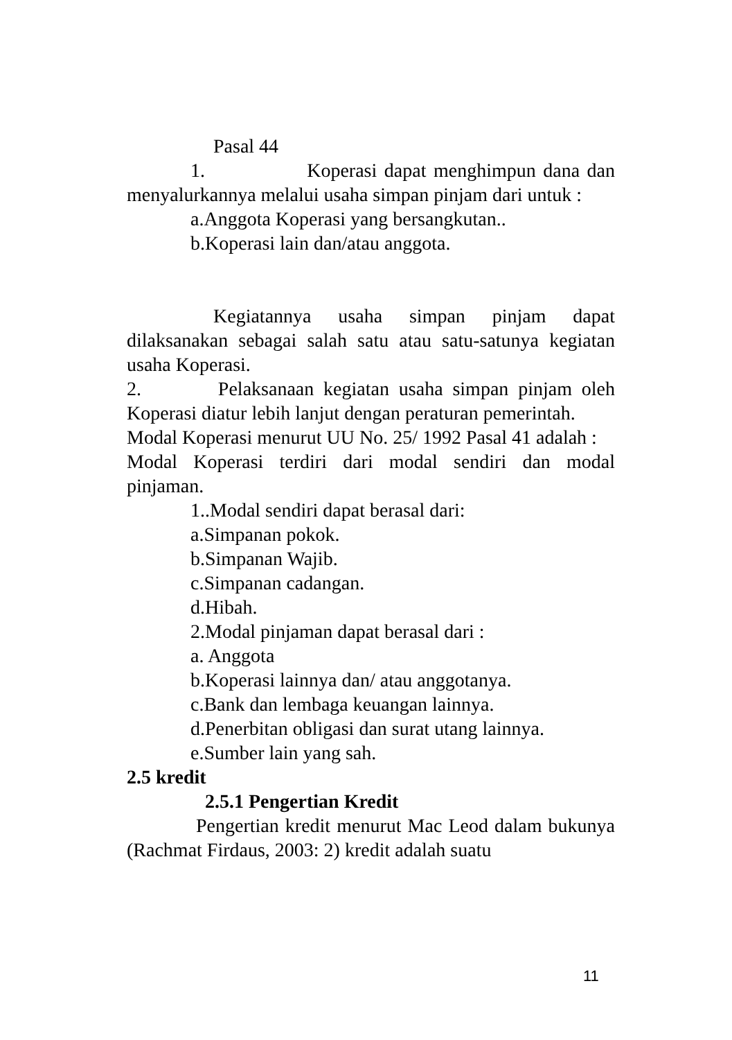Pasal 44
1. Koperasi dapat menghimpun dana dan menyalurkannya melalui usaha simpan pinjam dari untuk :
a.Anggota Koperasi yang bersangkutan..
b.Koperasi lain dan/atau anggota.
Kegiatannya usaha simpan pinjam dapat dilaksanakan sebagai salah satu atau satu-satunya kegiatan usaha Koperasi.
2. Pelaksanaan kegiatan usaha simpan pinjam oleh Koperasi diatur lebih lanjut dengan peraturan pemerintah.
Modal Koperasi menurut UU No. 25/ 1992 Pasal 41 adalah :
Modal Koperasi terdiri dari modal sendiri dan modal pinjaman.
1..Modal sendiri dapat berasal dari:
a.Simpanan pokok.
b.Simpanan Wajib.
c.Simpanan cadangan.
d.Hibah.
2.Modal pinjaman dapat berasal dari :
a. Anggota
b.Koperasi lainnya dan/ atau anggotanya.
c.Bank dan lembaga keuangan lainnya.
d.Penerbitan obligasi dan surat utang lainnya.
e.Sumber lain yang sah.
2.5 kredit
2.5.1 Pengertian Kredit
Pengertian kredit menurut Mac Leod dalam bukunya (Rachmat Firdaus, 2003: 2) kredit adalah suatu
11